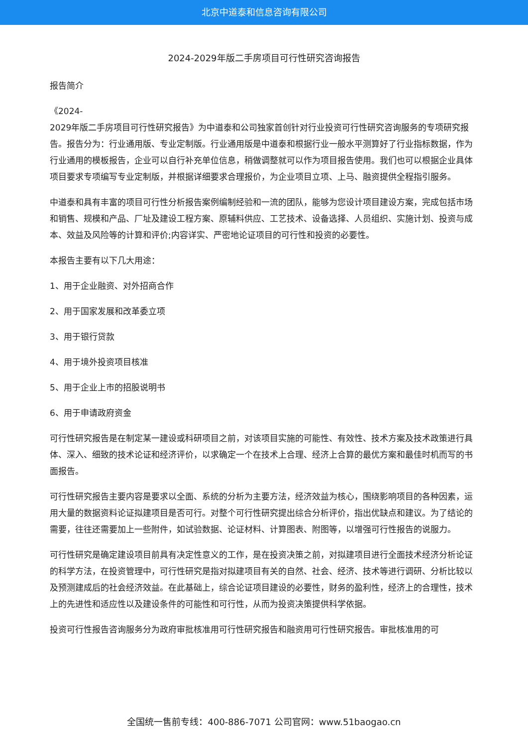北京中道泰和信息咨询有限公司
2024-2029年版二手房项目可行性研究咨询报告
报告简介
《2024-
2029年版二手房项目可行性研究报告》为中道泰和公司独家首创针对行业投资可行性研究咨询服务的专项研究报告。报告分为：行业通用版、专业定制版。行业通用版是中道泰和根据行业一般水平测算好了行业指标数据，作为行业通用的模板报告，企业可以自行补充单位信息，稍做调整就可以作为项目报告使用。我们也可以根据企业具体项目要求专项编写专业定制版，并根据详细要求合理报价，为企业项目立项、上马、融资提供全程指引服务。
中道泰和具有丰富的项目可行性分析报告案例编制经验和一流的团队，能够为您设计项目建设方案，完成包括市场和销售、规模和产品、厂址及建设工程方案、原辅料供应、工艺技术、设备选择、人员组织、实施计划、投资与成本、效益及风险等的计算和评价;内容详实、严密地论证项目的可行性和投资的必要性。
本报告主要有以下几大用途：
1、用于企业融资、对外招商合作
2、用于国家发展和改革委立项
3、用于银行贷款
4、用于境外投资项目核准
5、用于企业上市的招股说明书
6、用于申请政府资金
可行性研究报告是在制定某一建设或科研项目之前，对该项目实施的可能性、有效性、技术方案及技术政策进行具体、深入、细致的技术论证和经济评价，以求确定一个在技术上合理、经济上合算的最优方案和最佳时机而写的书面报告。
可行性研究报告主要内容是要求以全面、系统的分析为主要方法，经济效益为核心，围绕影响项目的各种因素，运用大量的数据资料论证拟建项目是否可行。对整个可行性研究提出综合分析评价，指出优缺点和建议。为了结论的需要，往往还需要加上一些附件，如试验数据、论证材料、计算图表、附图等，以增强可行性报告的说服力。
可行性研究是确定建设项目前具有决定性意义的工作，是在投资决策之前，对拟建项目进行全面技术经济分析论证的科学方法，在投资管理中，可行性研究是指对拟建项目有关的自然、社会、经济、技术等进行调研、分析比较以及预测建成后的社会经济效益。在此基础上，综合论证项目建设的必要性，财务的盈利性，经济上的合理性，技术上的先进性和适应性以及建设条件的可能性和可行性，从而为投资决策提供科学依据。
投资可行性报告咨询服务分为政府审批核准用可行性研究报告和融资用可行性研究报告。审批核准用的可
全国统一售前专线：400-886-7071 公司官网：www.51baogao.cn